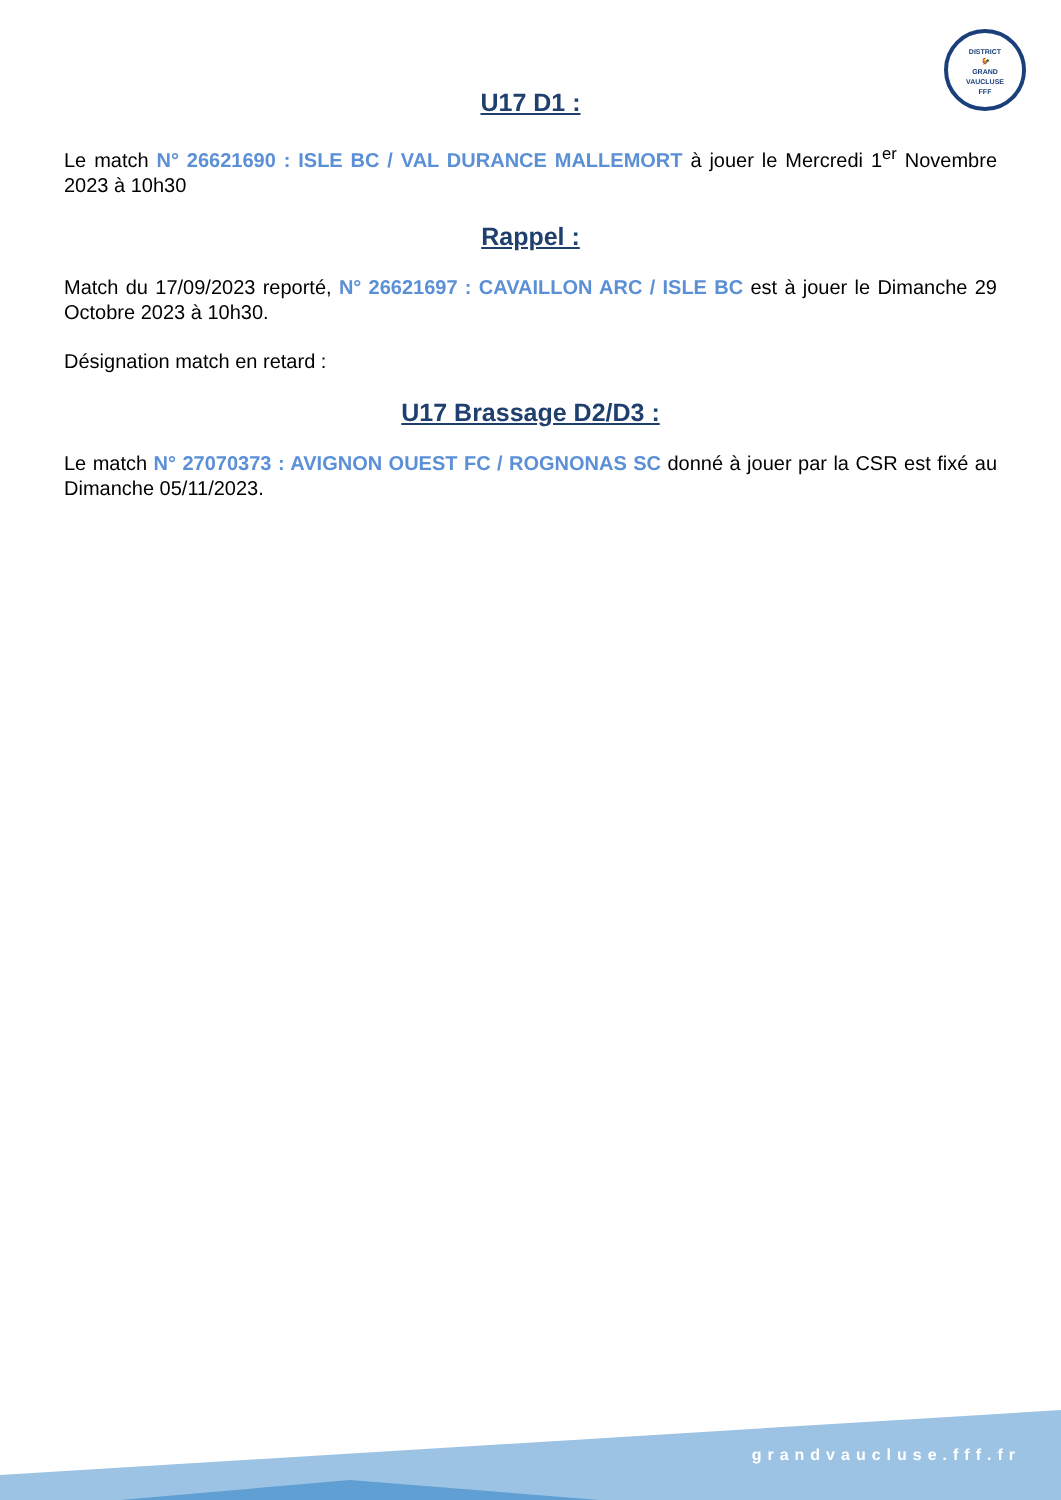DISTRICT
🐓
GRAND
VAUCLUSE
FFF
U17 D1 :
Le match N° 26621690 : ISLE BC / VAL DURANCE MALLEMORT à jouer le Mercredi 1<sup>er</sup> Novembre 2023 à 10h30
Rappel :
Match du 17/09/2023 reporté, N° 26621697 : CAVAILLON ARC / ISLE BC est à jouer le Dimanche 29 Octobre 2023 à 10h30.
Désignation match en retard :
U17 Brassage D2/D3 :
Le match N° 27070373 : AVIGNON OUEST FC / ROGNONAS SC donné à jouer par la CSR est fixé au Dimanche 05/11/2023.
grandvaucluse.fff.fr